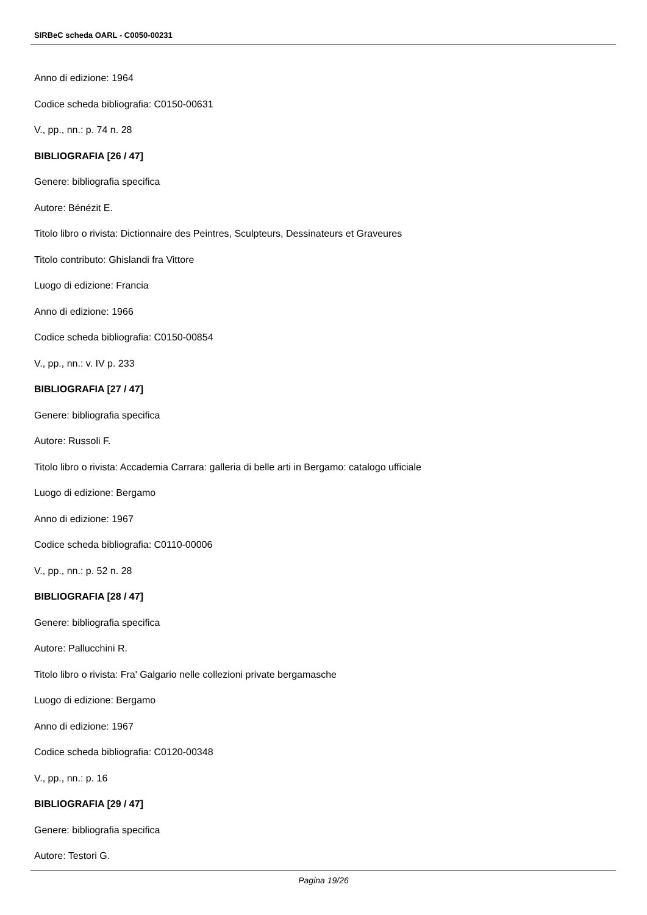SIRBeC scheda OARL - C0050-00231
Anno di edizione: 1964
Codice scheda bibliografia: C0150-00631
V., pp., nn.: p. 74 n. 28
BIBLIOGRAFIA [26 / 47]
Genere: bibliografia specifica
Autore: Bénézit E.
Titolo libro o rivista: Dictionnaire des Peintres, Sculpteurs, Dessinateurs et Graveures
Titolo contributo: Ghislandi fra Vittore
Luogo di edizione: Francia
Anno di edizione: 1966
Codice scheda bibliografia: C0150-00854
V., pp., nn.: v. IV p. 233
BIBLIOGRAFIA [27 / 47]
Genere: bibliografia specifica
Autore: Russoli F.
Titolo libro o rivista: Accademia Carrara: galleria di belle arti in Bergamo: catalogo ufficiale
Luogo di edizione: Bergamo
Anno di edizione: 1967
Codice scheda bibliografia: C0110-00006
V., pp., nn.: p. 52 n. 28
BIBLIOGRAFIA [28 / 47]
Genere: bibliografia specifica
Autore: Pallucchini R.
Titolo libro o rivista: Fra' Galgario nelle collezioni private bergamasche
Luogo di edizione: Bergamo
Anno di edizione: 1967
Codice scheda bibliografia: C0120-00348
V., pp., nn.: p. 16
BIBLIOGRAFIA [29 / 47]
Genere: bibliografia specifica
Autore: Testori G.
Pagina 19/26